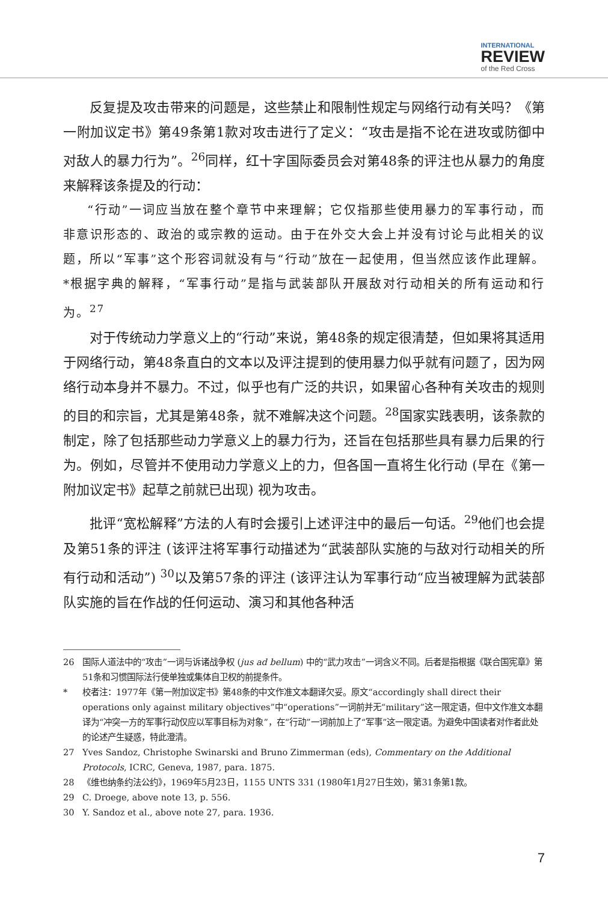INTERNATIONAL
REVIEW
of the Red Cross
反复提及攻击带来的问题是，这些禁止和限制性规定与网络行动有关吗？《第一附加议定书》第49条第1款对攻击进行了定义：“攻击是指不论在进攻或防御中对敌人的暴力行为”。<sup>26</sup>同样，红十字国际委员会对第48条的评注也从暴力的角度来解释该条提及的行动：
“行动”一词应当放在整个章节中来理解；它仅指那些使用暴力的军事行动，而非意识形态的、政治的或宗教的运动。由于在外交大会上并没有讨论与此相关的议题，所以“军事”这个形容词就没有与“行动”放在一起使用，但当然应该作此理解。*根据字典的解释，“军事行动”是指与武装部队开展敌对行动相关的所有运动和行为。<sup>27</sup>
对于传统动力学意义上的“行动”来说，第48条的规定很清楚，但如果将其适用于网络行动，第48条直白的文本以及评注提到的使用暴力似乎就有问题了，因为网络行动本身并不暴力。不过，似乎也有广泛的共识，如果留心各种有关攻击的规则的目的和宗旨，尤其是第48条，就不难解决这个问题。<sup>28</sup>国家实践表明，该条款的制定，除了包括那些动力学意义上的暴力行为，还旨在包括那些具有暴力后果的行为。例如，尽管并不使用动力学意义上的力，但各国一直将生化行动 (早在《第一附加议定书》起草之前就已出现) 视为攻击。
批评“宽松解释”方法的人有时会援引上述评注中的最后一句话。<sup>29</sup>他们也会提及第51条的评注 (该评注将军事行动描述为“武装部队实施的与敌对行动相关的所有行动和活动”) <sup>30</sup>以及第57条的评注 (该评注认为军事行动“应当被理解为武装部队实施的旨在作战的任何运动、演习和其他各种活
26 国际人道法中的“攻击”一词与诉诸战争权 (jus ad bellum) 中的“武力攻击”一词含义不同。后者是指根据《联合国宪章》第51条和习惯国际法行使单独或集体自卫权的前提条件。
* 校者注：1977年《第一附加议定书》第48条的中文作准文本翻译欠妥。原文“accordingly shall direct their operations only against military objectives”中“operations”一词前并无“military”这一限定语，但中文作准文本翻译为“冲突一方的军事行动仅应以军事目标为对象”，在“行动”一词前加上了“军事”这一限定语。为避免中国读者对作者此处的论述产生疑惑，特此澄清。
27 Yves Sandoz, Christophe Swinarski and Bruno Zimmerman (eds), Commentary on the Additional Protocols, ICRC, Geneva, 1987, para. 1875.
28 《维也纳条约法公约》，1969年5月23日，1155 UNTS 331 (1980年1月27日生效)，第31条第1款。
29 C. Droege, above note 13, p. 556.
30 Y. Sandoz et al., above note 27, para. 1936.
7